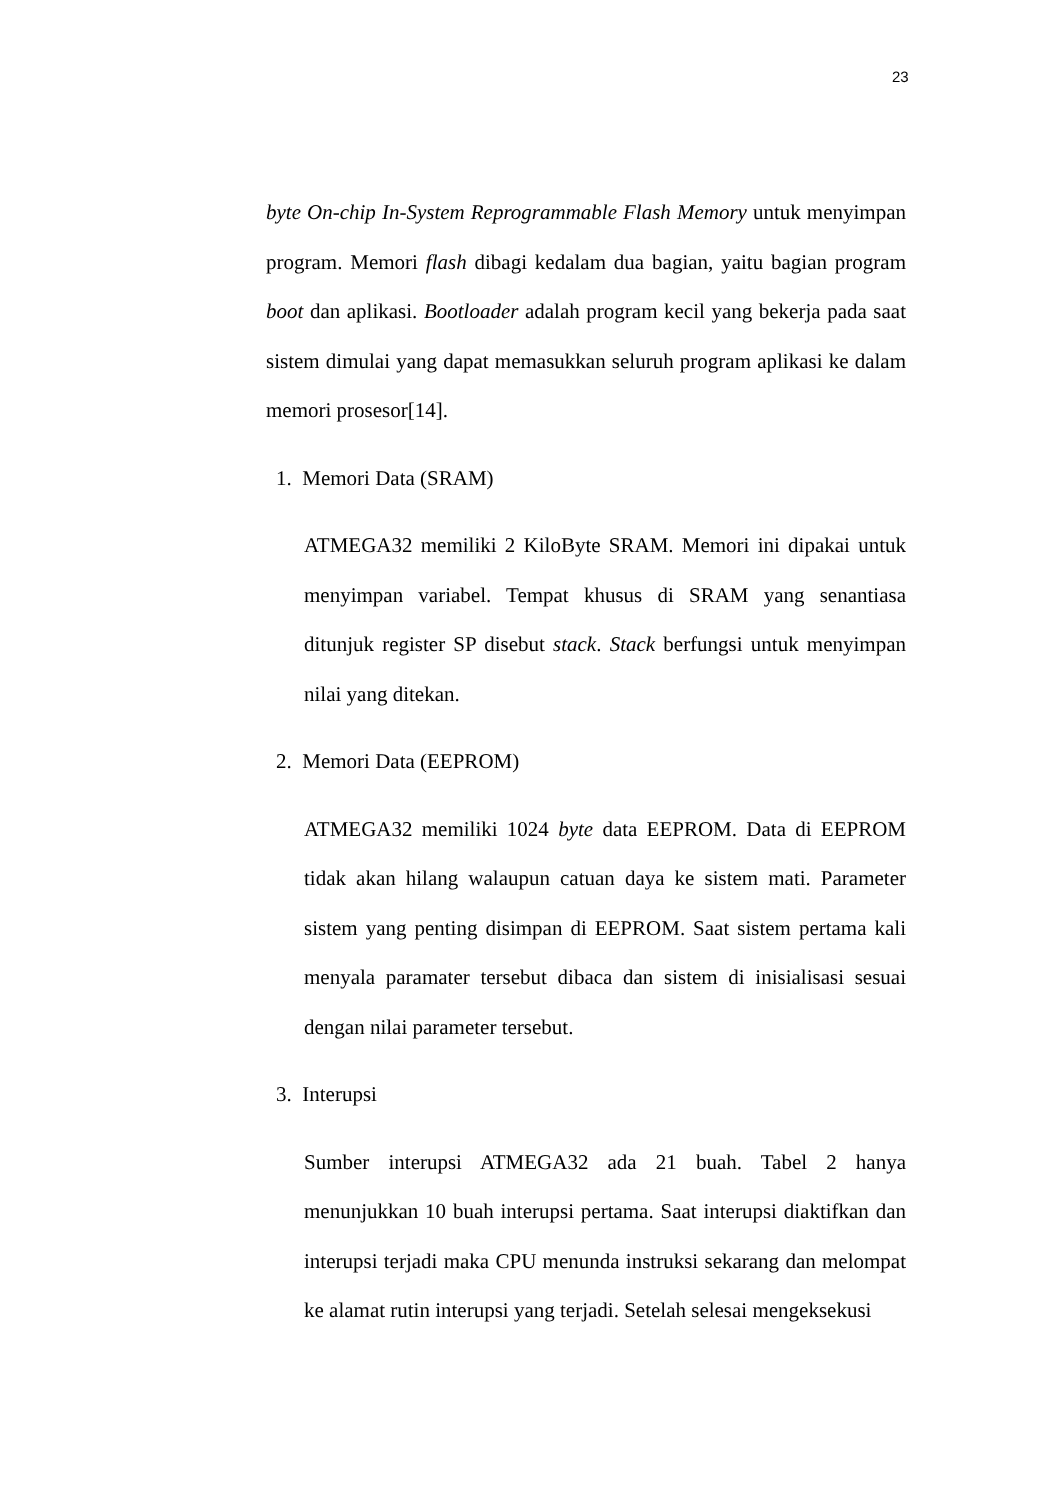23
byte On-chip In-System Reprogrammable Flash Memory untuk menyimpan program. Memori flash dibagi kedalam dua bagian, yaitu bagian program boot dan aplikasi. Bootloader adalah program kecil yang bekerja pada saat sistem dimulai yang dapat memasukkan seluruh program aplikasi ke dalam memori prosesor[14].
1. Memori Data (SRAM)
ATMEGA32 memiliki 2 KiloByte SRAM. Memori ini dipakai untuk menyimpan variabel. Tempat khusus di SRAM yang senantiasa ditunjuk register SP disebut stack. Stack berfungsi untuk menyimpan nilai yang ditekan.
2. Memori Data (EEPROM)
ATMEGA32 memiliki 1024 byte data EEPROM. Data di EEPROM tidak akan hilang walaupun catuan daya ke sistem mati. Parameter sistem yang penting disimpan di EEPROM. Saat sistem pertama kali menyala paramater tersebut dibaca dan sistem di inisialisasi sesuai dengan nilai parameter tersebut.
3. Interupsi
Sumber interupsi ATMEGA32 ada 21 buah. Tabel 2 hanya menunjukkan 10 buah interupsi pertama. Saat interupsi diaktifkan dan interupsi terjadi maka CPU menunda instruksi sekarang dan melompat ke alamat rutin interupsi yang terjadi. Setelah selesai mengeksekusi